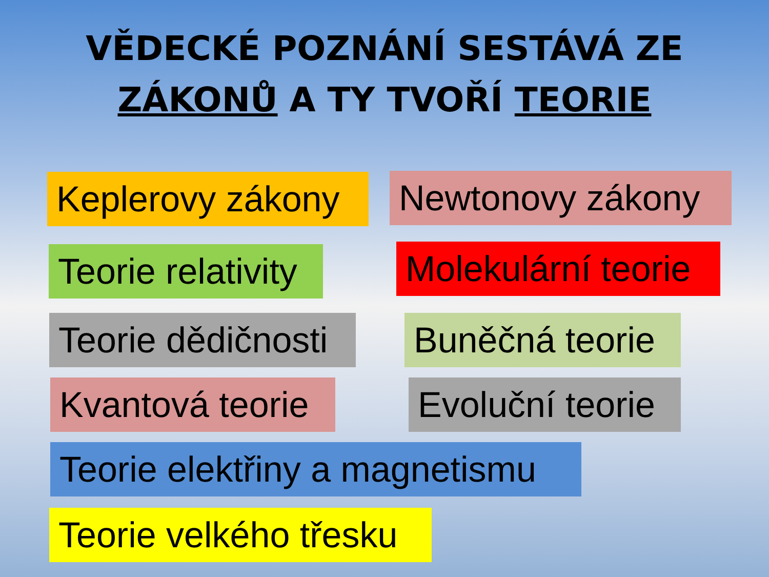VĚDECKÉ POZNÁNÍ SESTÁVÁ ZE
ZÁKONŮ A TY TVOŘÍ TEORIE
Keplerovy zákony Newtonovy zákony
Teorie relativity Molekulární teorie
Teorie dědičnosti Buněčná teorie
Kvantová teorie Evoluční teorie
Teorie elektřiny a magnetismu
Teorie velkého třesku